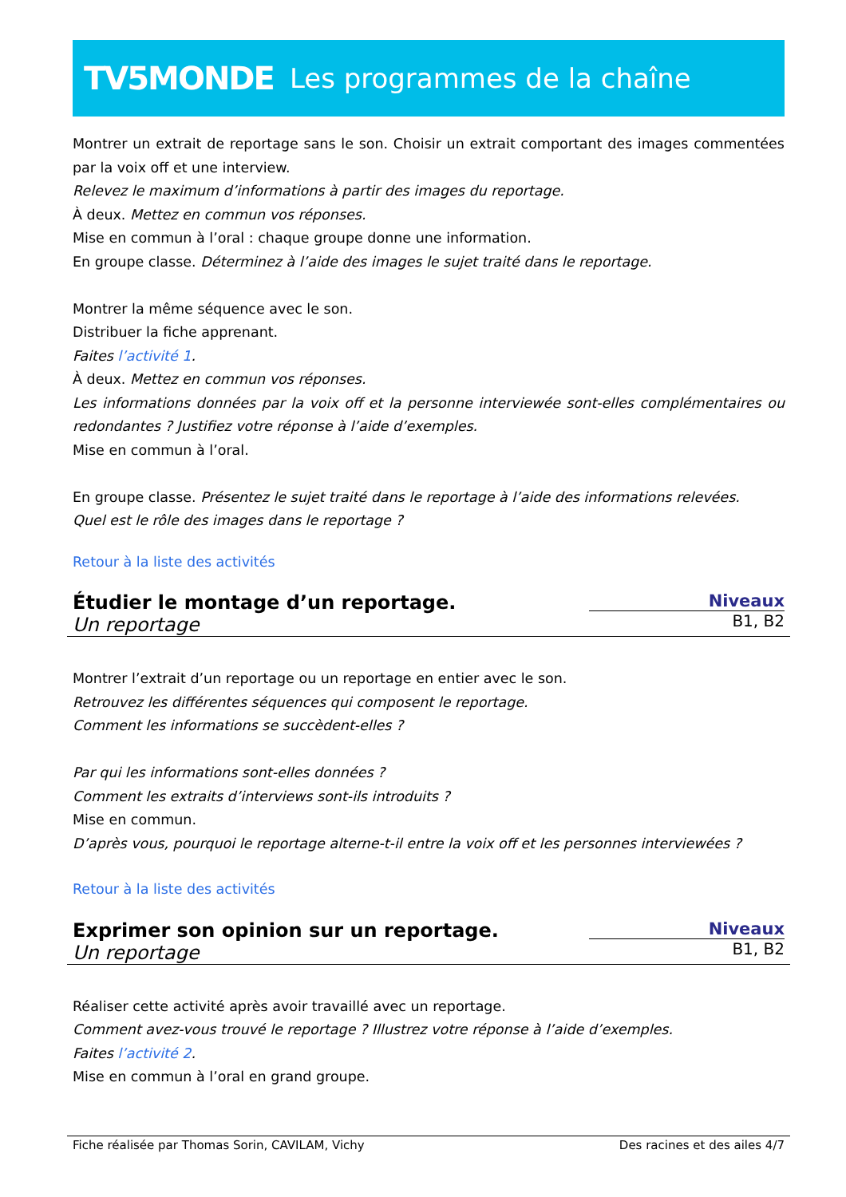TV5MONDE Les programmes de la chaîne
Montrer un extrait de reportage sans le son. Choisir un extrait comportant des images commentées par la voix off et une interview.
Relevez le maximum d’informations à partir des images du reportage.
À deux. Mettez en commun vos réponses.
Mise en commun à l’oral : chaque groupe donne une information.
En groupe classe. Déterminez à l’aide des images le sujet traité dans le reportage.
Montrer la même séquence avec le son.
Distribuer la fiche apprenant.
Faites l’activité 1.
À deux. Mettez en commun vos réponses.
Les informations données par la voix off et la personne interviewée sont-elles complémentaires ou redondantes ? Justifiez votre réponse à l’aide d’exemples.
Mise en commun à l’oral.
En groupe classe. Présentez le sujet traité dans le reportage à l’aide des informations relevées.
Quel est le rôle des images dans le reportage ?
Retour à la liste des activités
Étudier le montage d’un reportage.
Un reportage
Niveaux
B1, B2
Montrer l’extrait d’un reportage ou un reportage en entier avec le son.
Retrouvez les différentes séquences qui composent le reportage.
Comment les informations se succèdent-elles ?
Par qui les informations sont-elles données ?
Comment les extraits d’interviews sont-ils introduits ?
Mise en commun.
D’après vous, pourquoi le reportage alterne-t-il entre la voix off et les personnes interviewées ?
Retour à la liste des activités
Exprimer son opinion sur un reportage.
Un reportage
Niveaux
B1, B2
Réaliser cette activité après avoir travaillé avec un reportage.
Comment avez-vous trouvé le reportage ? Illustrez votre réponse à l’aide d’exemples.
Faites l’activité 2.
Mise en commun à l’oral en grand groupe.
Fiche réalisée par Thomas Sorin, CAVILAM, Vichy Des racines et des ailes 4/7